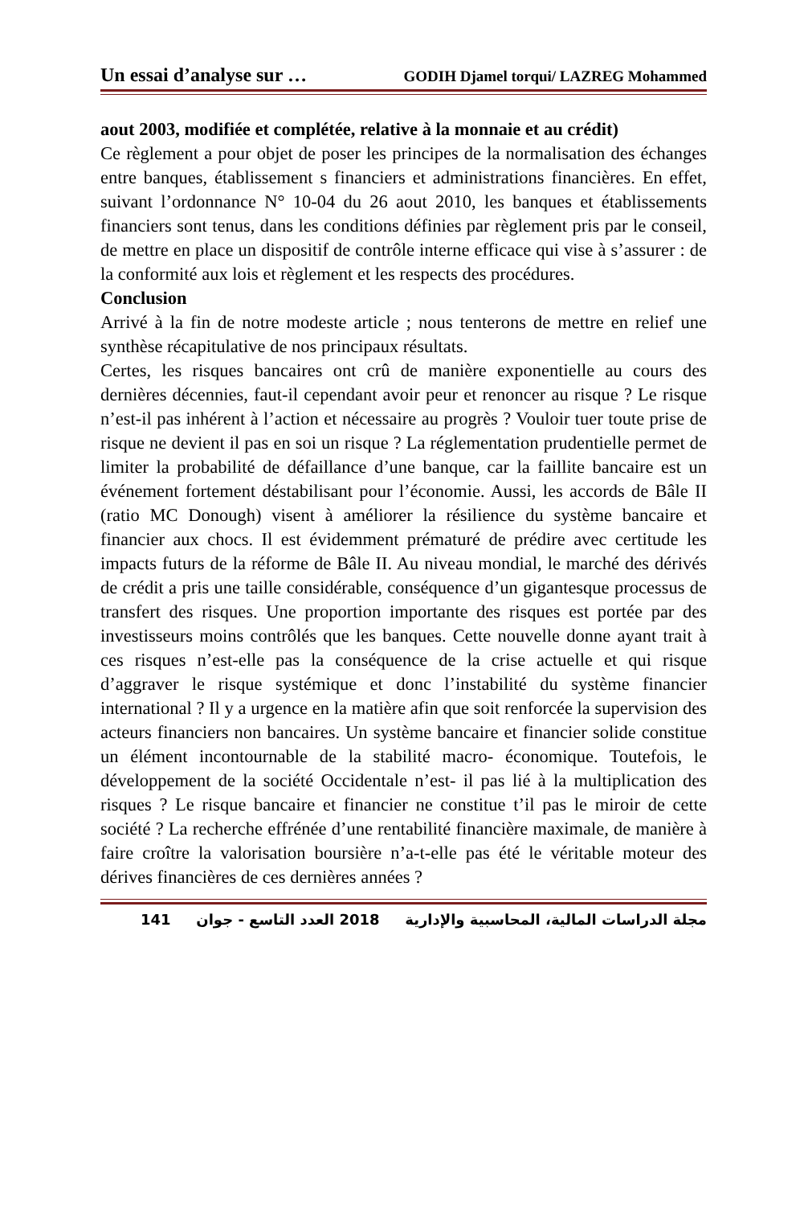Un essai d’analyse sur … GODIH Djamel torqui/ LAZREG Mohammed
aout 2003, modifiée et complétée, relative à la monnaie et au crédit)
Ce règlement a pour objet de poser les principes de la normalisation des échanges entre banques, établissement s financiers et administrations financières. En effet, suivant l’ordonnance N° 10-04 du 26 aout 2010, les banques et établissements financiers sont tenus, dans les conditions définies par règlement pris par le conseil, de mettre en place un dispositif de contrôle interne efficace qui vise à s’assurer : de la conformité aux lois et règlement et les respects des procédures.
Conclusion
Arrivé à la fin de notre modeste article ; nous tenterons de mettre en relief une synthèse récapitulative de nos principaux résultats.
Certes, les risques bancaires ont crû de manière exponentielle au cours des dernières décennies, faut-il cependant avoir peur et renoncer au risque ? Le risque n’est-il pas inhérent à l’action et nécessaire au progrès ? Vouloir tuer toute prise de risque ne devient il pas en soi un risque ? La réglementation prudentielle permet de limiter la probabilité de défaillance d’une banque, car la faillite bancaire est un événement fortement déstabilisant pour l’économie. Aussi, les accords de Bâle II (ratio MC Donough) visent à améliorer la résilience du système bancaire et financier aux chocs. Il est évidemment prématuré de prédire avec certitude les impacts futurs de la réforme de Bâle II. Au niveau mondial, le marché des dérivés de crédit a pris une taille considérable, conséquence d’un gigantesque processus de transfert des risques. Une proportion importante des risques est portée par des investisseurs moins contrôlés que les banques. Cette nouvelle donne ayant trait à ces risques n’est-elle pas la conséquence de la crise actuelle et qui risque d’aggraver le risque systémique et donc l’instabilité du système financier international ? Il y a urgence en la matière afin que soit renforcée la supervision des acteurs financiers non bancaires. Un système bancaire et financier solide constitue un élément incontournable de la stabilité macro- économique. Toutefois, le développement de la société Occidentale n’est- il pas lié à la multiplication des risques ? Le risque bancaire et financier ne constitue t’il pas le miroir de cette société ? La recherche effrénée d’une rentabilité financière maximale, de manière à faire croître la valorisation boursière n’a-t-elle pas été le véritable moteur des dérives financières de ces dernières années ?
141 2018 العدد التاسع - جوان مجلة الدراسات المالية، المحاسبية والإدارية